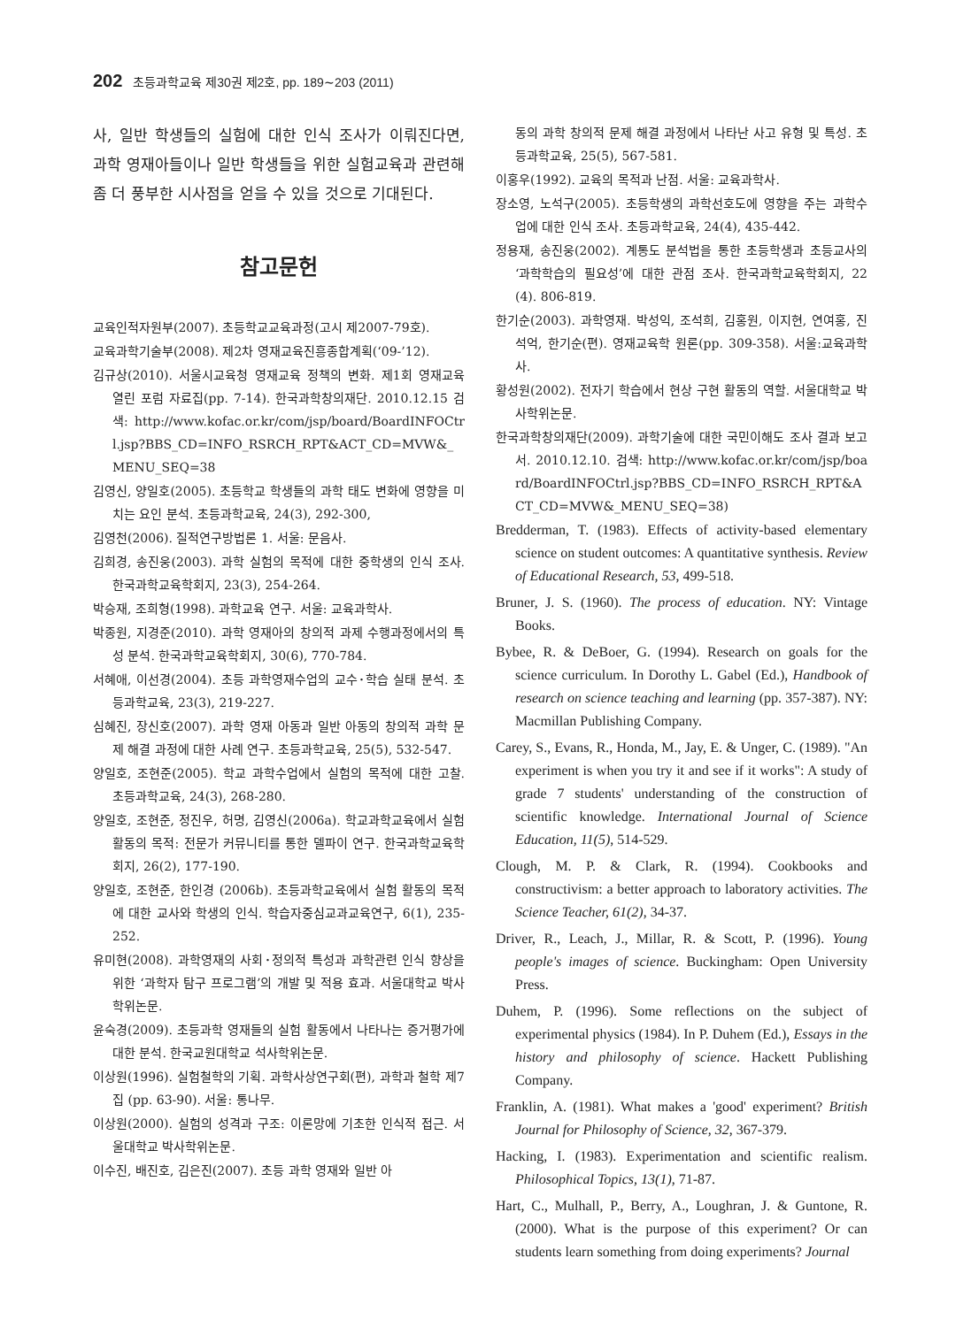202 초등과학교육 제30권 제2호, pp. 189∼203 (2011)
사, 일반 학생들의 실험에 대한 인식 조사가 이뤄진다면, 과학 영재아들이나 일반 학생들을 위한 실험교육과 관련해 좀 더 풍부한 시사점을 얻을 수 있을 것으로 기대된다.
참고문헌
교육인적자원부(2007). 초등학교교육과정(고시 제2007-79호).
교육과학기술부(2008). 제2차 영재교육진흥종합계획(‘09-’12).
김규상(2010). 서울시교육청 영재교육 정책의 변화. 제1회 영재교육 열린 포럼 자료집(pp. 7-14). 한국과학창의재단. 2010.12.15 검색: http://www.kofac.or.kr/com/jsp/board/BoardINFOCtrl.jsp?BBS_CD=INFO_RSRCH_RPT&ACT_CD=MVW&_MENU_SEQ=38
김영신, 양일호(2005). 초등학교 학생들의 과학 태도 변화에 영향을 미치는 요인 분석. 초등과학교육, 24(3), 292-300,
김영천(2006). 질적연구방법론 1. 서울: 문음사.
김희경, 송진웅(2003). 과학 실험의 목적에 대한 중학생의 인식 조사. 한국과학교육학회지, 23(3), 254-264.
박승재, 조희형(1998). 과학교육 연구. 서울: 교육과학사.
박종원, 지경준(2010). 과학 영재아의 창의적 과제 수행과정에서의 특성 분석. 한국과학교육학회지, 30(6), 770-784.
서혜애, 이선경(2004). 초등 과학영재수업의 교수･학습 실태 분석. 초등과학교육, 23(3), 219-227.
심혜진, 장신호(2007). 과학 영재 아동과 일반 아동의 창의적 과학 문제 해결 과정에 대한 사례 연구. 초등과학교육, 25(5), 532-547.
양일호, 조현준(2005). 학교 과학수업에서 실험의 목적에 대한 고찰. 초등과학교육, 24(3), 268-280.
양일호, 조현준, 정진우, 허명, 김영신(2006a). 학교과학교육에서 실험 활동의 목적: 전문가 커뮤니티를 통한 델파이 연구. 한국과학교육학회지, 26(2), 177-190.
양일호, 조현준, 한인경 (2006b). 초등과학교육에서 실험 활동의 목적에 대한 교사와 학생의 인식. 학습자중심교과교육연구, 6(1), 235-252.
유미현(2008). 과학영재의 사회･정의적 특성과 과학관련 인식 향상을 위한 ‘과학자 탐구 프로그램’의 개발 및 적용 효과. 서울대학교 박사학위논문.
윤숙경(2009). 초등과학 영재들의 실험 활동에서 나타나는 증거평가에 대한 분석. 한국교원대학교 석사학위논문.
이상원(1996). 실험철학의 기획. 과학사상연구회(편), 과학과 철학 제7집 (pp. 63-90). 서울: 통나무.
이상원(2000). 실험의 성격과 구조: 이론망에 기초한 인식적 접근. 서울대학교 박사학위논문.
이수진, 배진호, 김은진(2007). 초등 과학 영재와 일반 아
동의 과학 창의적 문제 해결 과정에서 나타난 사고 유형 및 특성. 초등과학교육, 25(5), 567-581.
이홍우(1992). 교육의 목적과 난점. 서울: 교육과학사.
장소영, 노석구(2005). 초등학생의 과학선호도에 영향을 주는 과학수업에 대한 인식 조사. 초등과학교육, 24(4), 435-442.
정용재, 송진웅(2002). 계통도 분석법을 통한 초등학생과 초등교사의 ‘과학학습의 필요성’에 대한 관점 조사. 한국과학교육학회지, 22(4). 806-819.
한기순(2003). 과학영재. 박성익, 조석희, 김홍원, 이지현, 연여홍, 진석억, 한기순(편). 영재교육학 원론(pp. 309-358). 서울:교육과학사.
황성원(2002). 전자기 학습에서 현상 구현 활동의 역할. 서울대학교 박사학위논문.
한국과학창의재단(2009). 과학기술에 대한 국민이해도 조사 결과 보고서. 2010.12.10. 검색: http://www.kofac.or.kr/com/jsp/board/BoardINFOCtrl.jsp?BBS_CD=INFO_RSRCH_RPT&ACT_CD=MVW&_MENU_SEQ=38)
Bredderman, T. (1983). Effects of activity-based elementary science on student outcomes: A quantitative synthesis. Review of Educational Research, 53, 499-518.
Bruner, J. S. (1960). The process of education. NY: Vintage Books.
Bybee, R. & DeBoer, G. (1994). Research on goals for the science curriculum. In Dorothy L. Gabel (Ed.), Handbook of research on science teaching and learning (pp. 357-387). NY: Macmillan Publishing Company.
Carey, S., Evans, R., Honda, M., Jay, E. & Unger, C. (1989). "An experiment is when you try it and see if it works": A study of grade 7 students' understanding of the construction of scientific knowledge. International Journal of Science Education, 11(5), 514-529.
Clough, M. P. & Clark, R. (1994). Cookbooks and constructivism: a better approach to laboratory activities. The Science Teacher, 61(2), 34-37.
Driver, R., Leach, J., Millar, R. & Scott, P. (1996). Young people's images of science. Buckingham: Open University Press.
Duhem, P. (1996). Some reflections on the subject of experimental physics (1984). In P. Duhem (Ed.), Essays in the history and philosophy of science. Hackett Publishing Company.
Franklin, A. (1981). What makes a 'good' experiment? British Journal for Philosophy of Science, 32, 367-379.
Hacking, I. (1983). Experimentation and scientific realism. Philosophical Topics, 13(1), 71-87.
Hart, C., Mulhall, P., Berry, A., Loughran, J. & Guntone, R. (2000). What is the purpose of this experiment? Or can students learn something from doing experiments? Journal